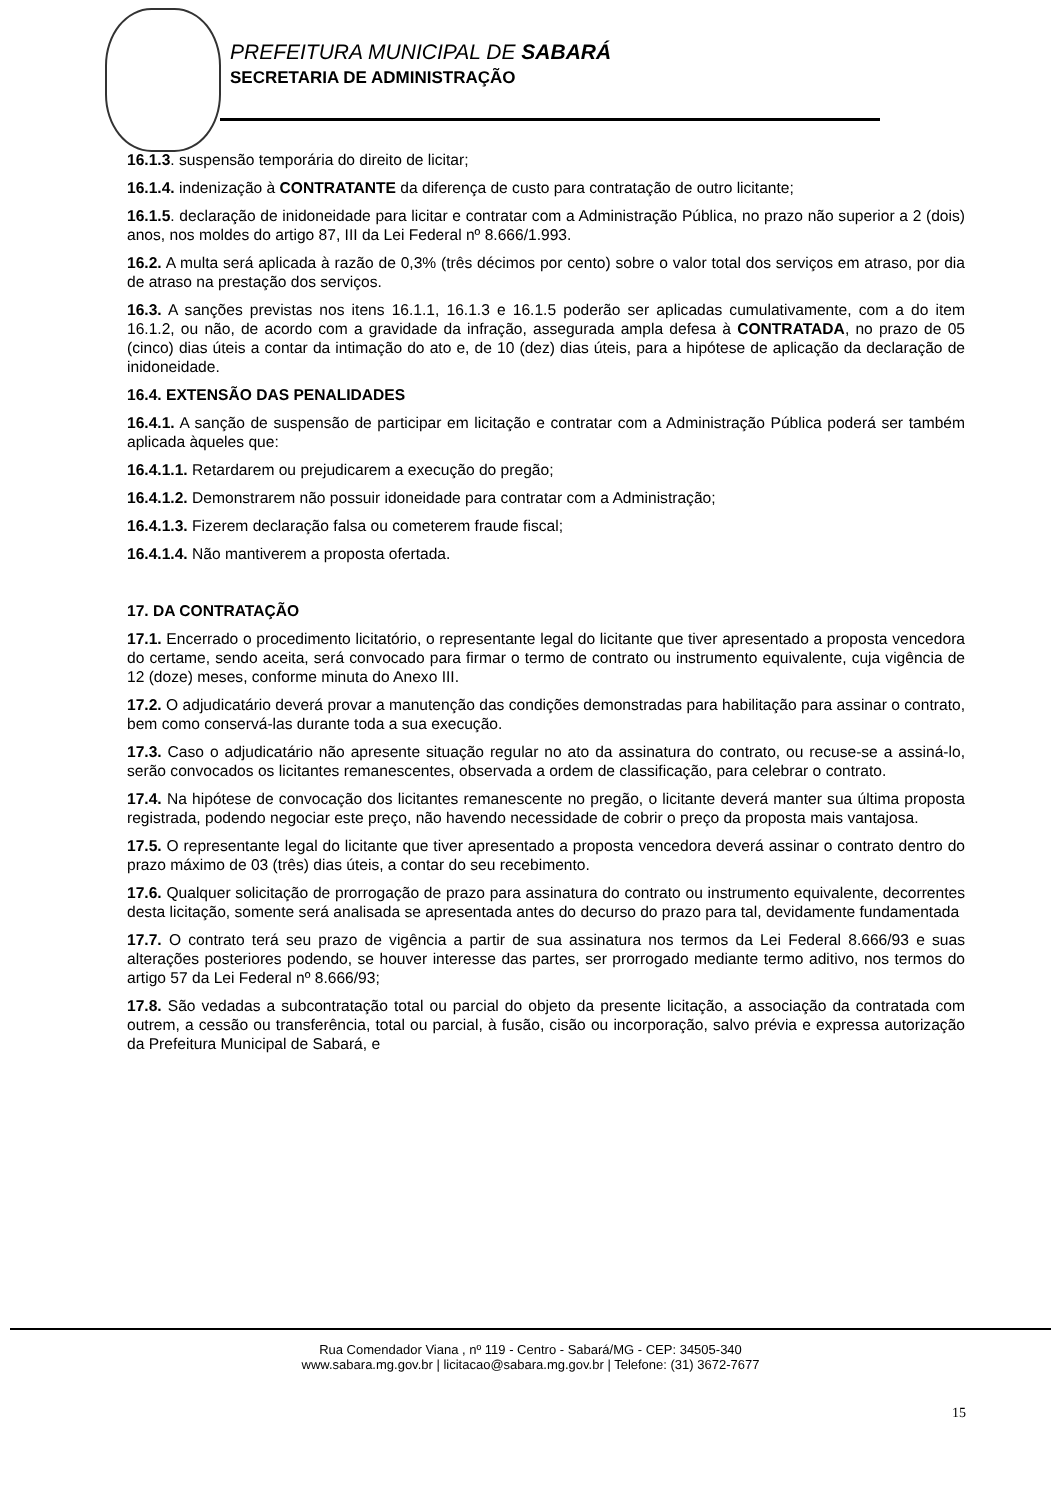PREFEITURA MUNICIPAL DE SABARÁ
SECRETARIA DE ADMINISTRAÇÃO
16.1.3. suspensão temporária do direito de licitar;
16.1.4. indenização à CONTRATANTE da diferença de custo para contratação de outro licitante;
16.1.5. declaração de inidoneidade para licitar e contratar com a Administração Pública, no prazo não superior a 2 (dois) anos, nos moldes do artigo 87, III da Lei Federal nº 8.666/1.993.
16.2. A multa será aplicada à razão de 0,3% (três décimos por cento) sobre o valor total dos serviços em atraso, por dia de atraso na prestação dos serviços.
16.3. A sanções previstas nos itens 16.1.1, 16.1.3 e 16.1.5 poderão ser aplicadas cumulativamente, com a do item 16.1.2, ou não, de acordo com a gravidade da infração, assegurada ampla defesa à CONTRATADA, no prazo de 05 (cinco) dias úteis a contar da intimação do ato e, de 10 (dez) dias úteis, para a hipótese de aplicação da declaração de inidoneidade.
16.4. EXTENSÃO DAS PENALIDADES
16.4.1. A sanção de suspensão de participar em licitação e contratar com a Administração Pública poderá ser também aplicada àqueles que:
16.4.1.1. Retardarem ou prejudicarem a execução do pregão;
16.4.1.2. Demonstrarem não possuir idoneidade para contratar com a Administração;
16.4.1.3. Fizerem declaração falsa ou cometerem fraude fiscal;
16.4.1.4. Não mantiverem a proposta ofertada.
17. DA CONTRATAÇÃO
17.1. Encerrado o procedimento licitatório, o representante legal do licitante que tiver apresentado a proposta vencedora do certame, sendo aceita, será convocado para firmar o termo de contrato ou instrumento equivalente, cuja vigência de 12 (doze) meses, conforme minuta do Anexo III.
17.2. O adjudicatário deverá provar a manutenção das condições demonstradas para habilitação para assinar o contrato, bem como conservá-las durante toda a sua execução.
17.3. Caso o adjudicatário não apresente situação regular no ato da assinatura do contrato, ou recuse-se a assiná-lo, serão convocados os licitantes remanescentes, observada a ordem de classificação, para celebrar o contrato.
17.4. Na hipótese de convocação dos licitantes remanescente no pregão, o licitante deverá manter sua última proposta registrada, podendo negociar este preço, não havendo necessidade de cobrir o preço da proposta mais vantajosa.
17.5. O representante legal do licitante que tiver apresentado a proposta vencedora deverá assinar o contrato dentro do prazo máximo de 03 (três) dias úteis, a contar do seu recebimento.
17.6. Qualquer solicitação de prorrogação de prazo para assinatura do contrato ou instrumento equivalente, decorrentes desta licitação, somente será analisada se apresentada antes do decurso do prazo para tal, devidamente fundamentada
17.7. O contrato terá seu prazo de vigência a partir de sua assinatura nos termos da Lei Federal 8.666/93 e suas alterações posteriores podendo, se houver interesse das partes, ser prorrogado mediante termo aditivo, nos termos do artigo 57 da Lei Federal nº 8.666/93;
17.8. São vedadas a subcontratação total ou parcial do objeto da presente licitação, a associação da contratada com outrem, a cessão ou transferência, total ou parcial, à fusão, cisão ou incorporação, salvo prévia e expressa autorização da Prefeitura Municipal de Sabará, e
Rua Comendador Viana , nº 119 - Centro - Sabará/MG - CEP: 34505-340
www.sabara.mg.gov.br | licitacao@sabara.mg.gov.br | Telefone: (31) 3672-7677
15